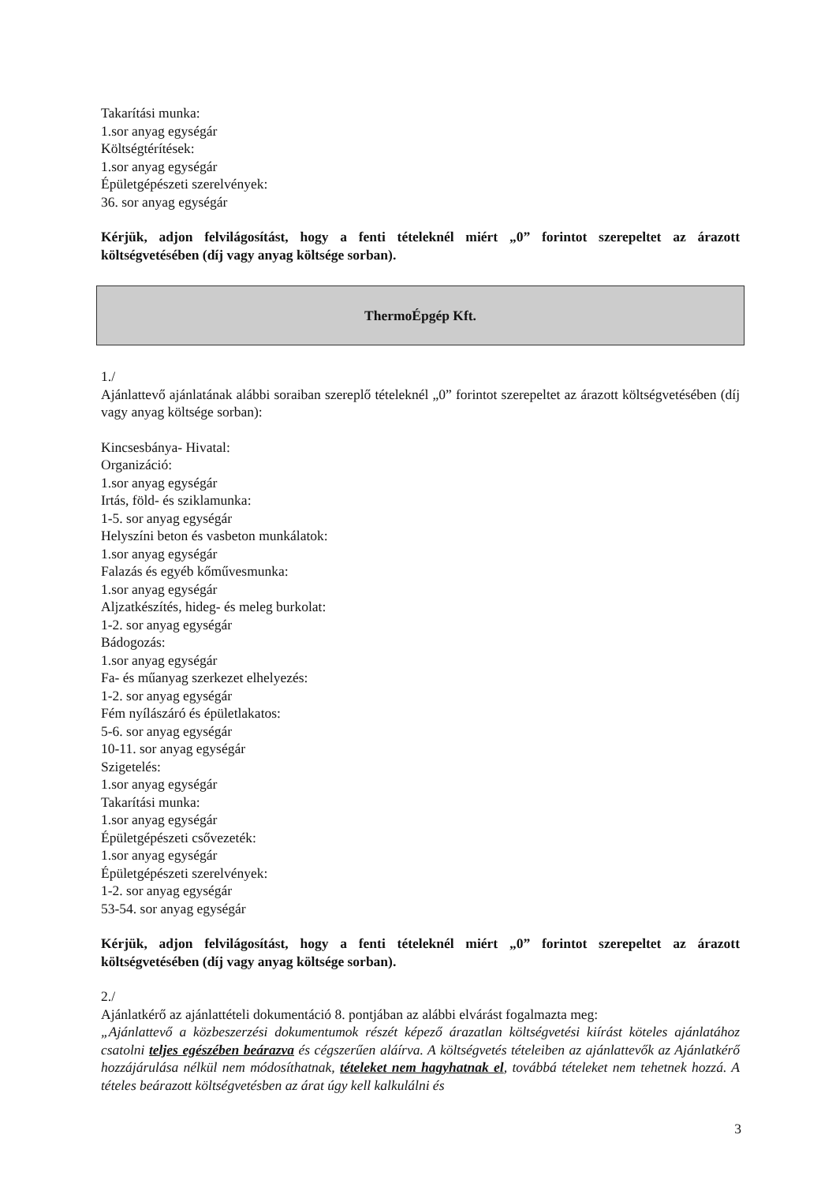Takarítási munka:
1.sor anyag egységár
Költségtérítések:
1.sor anyag egységár
Épületgépészeti szerelvények:
36. sor anyag egységár
Kérjük, adjon felvilágosítást, hogy a fenti tételeknél miért „0” forintot szerepeltet az árazott költségvetésében (díj vagy anyag költsége sorban).
ThermoÉpgép Kft.
1./
Ajánlattevő ajánlatának alábbi soraiban szereplő tételeknél „0” forintot szerepeltet az árazott költségvetésében (díj vagy anyag költsége sorban):
Kincsesbánya- Hivatal:
Organizáció:
1.sor anyag egységár
Irtás, föld- és sziklamunka:
1-5. sor anyag egységár
Helyszíni beton és vasbeton munkálatok:
1.sor anyag egységár
Falazás és egyéb kőművesmunka:
1.sor anyag egységár
Aljzatkészítés, hideg- és meleg burkolat:
1-2. sor anyag egységár
Bádogozás:
1.sor anyag egységár
Fa- és műanyag szerkezet elhelyezés:
1-2. sor anyag egységár
Fém nyílászáró és épületlakatos:
5-6. sor anyag egységár
10-11. sor anyag egységár
Szigetelés:
1.sor anyag egységár
Takarítási munka:
1.sor anyag egységár
Épületgépészeti csővezeték:
1.sor anyag egységár
Épületgépészeti szerelvények:
1-2. sor anyag egységár
53-54. sor anyag egységár
Kérjük, adjon felvilágosítást, hogy a fenti tételeknél miért „0” forintot szerepeltet az árazott költségvetésében (díj vagy anyag költsége sorban).
2./
Ajánlatkérő az ajánlattételi dokumentáció 8. pontjában az alábbi elvárást fogalmazta meg:
„Ajánlattevő a közbeszerzési dokumentumok részét képező árazatlan költségvetési kiírást köteles ajánlatához csatolni teljes egészében beárazva és cégszerűen aláírva. A költségvetés tételeiben az ajánlattevők az Ajánlatkérő hozzájárulása nélkül nem módosíthatnak, tételeket nem hagyhatnak el, továbbá tételeket nem tehetnek hozzá. A tételes beárazott költségvetésben az árat úgy kell kalkulálni és
3